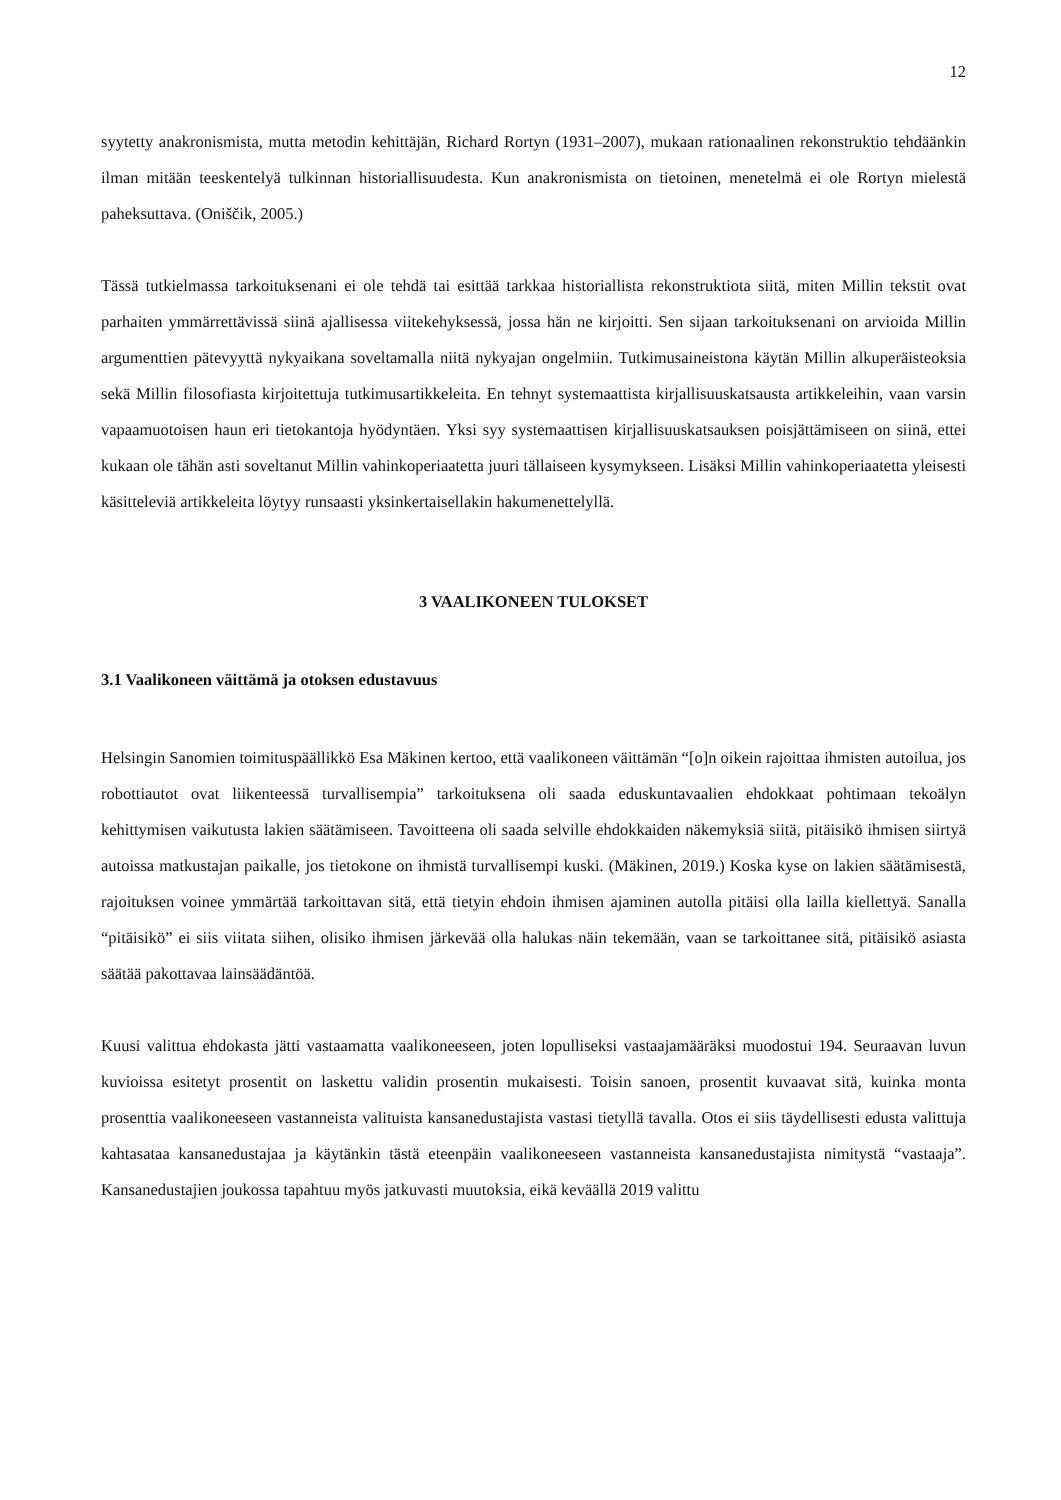12
syytetty anakronismista, mutta metodin kehittäjän, Richard Rortyn (1931–2007), mukaan rationaalinen rekonstruktio tehdäänkin ilman mitään teeskentelyä tulkinnan historiallisuudesta. Kun anakronismista on tietoinen, menetelmä ei ole Rortyn mielestä paheksuttava. (Oniščik, 2005.)
Tässä tutkielmassa tarkoituksenani ei ole tehdä tai esittää tarkkaa historiallista rekonstruktiota siitä, miten Millin tekstit ovat parhaiten ymmärrettävissä siinä ajallisessa viitekehyksessä, jossa hän ne kirjoitti. Sen sijaan tarkoituksenani on arvioida Millin argumenttien pätevyyttä nykyaikana soveltamalla niitä nykyajan ongelmiin. Tutkimusaineistona käytän Millin alkuperäisteoksia sekä Millin filosofiasta kirjoitettuja tutkimusartikkeleita. En tehnyt systemaattista kirjallisuuskatsausta artikkeleihin, vaan varsin vapaamuotoisen haun eri tietokantoja hyödyntäen. Yksi syy systemaattisen kirjallisuuskatsauksen poisjättämiseen on siinä, ettei kukaan ole tähän asti soveltanut Millin vahinkoperiaatetta juuri tällaiseen kysymykseen. Lisäksi Millin vahinkoperiaatetta yleisesti käsitteleviä artikkeleita löytyy runsaasti yksinkertaisellakin hakumenettelyllä.
3 VAALIKONEEN TULOKSET
3.1 Vaalikoneen väittämä ja otoksen edustavuus
Helsingin Sanomien toimituspäällikkö Esa Mäkinen kertoo, että vaalikoneen väittämän “[o]n oikein rajoittaa ihmisten autoilua, jos robottiautot ovat liikenteessä turvallisempia” tarkoituksena oli saada eduskuntavaalien ehdokkaat pohtimaan tekoälyn kehittymisen vaikutusta lakien säätämiseen. Tavoitteena oli saada selville ehdokkaiden näkemyksiä siitä, pitäisikö ihmisen siirtyä autoissa matkustajan paikalle, jos tietokone on ihmistä turvallisempi kuski. (Mäkinen, 2019.) Koska kyse on lakien säätämisestä, rajoituksen voinee ymmärtää tarkoittavan sitä, että tietyin ehdoin ihmisen ajaminen autolla pitäisi olla lailla kiellettyä. Sanalla “pitäisikö” ei siis viitata siihen, olisiko ihmisen järkevää olla halukas näin tekemään, vaan se tarkoittanee sitä, pitäisikö asiasta säätää pakottavaa lainsäädäntöä.
Kuusi valittua ehdokasta jätti vastaamatta vaalikoneeseen, joten lopulliseksi vastaajamääräksi muodostui 194. Seuraavan luvun kuvioissa esitetyt prosentit on laskettu validin prosentin mukaisesti. Toisin sanoen, prosentit kuvaavat sitä, kuinka monta prosenttia vaalikoneeseen vastanneista valituista kansanedustajista vastasi tietyllä tavalla. Otos ei siis täydellisesti edusta valittuja kahtasataa kansanedustajaa ja käytänkin tästä eteenpäin vaalikoneeseen vastanneista kansanedustajista nimitystä “vastaaja”. Kansanedustajien joukossa tapahtuu myös jatkuvasti muutoksia, eikä keväällä 2019 valittu